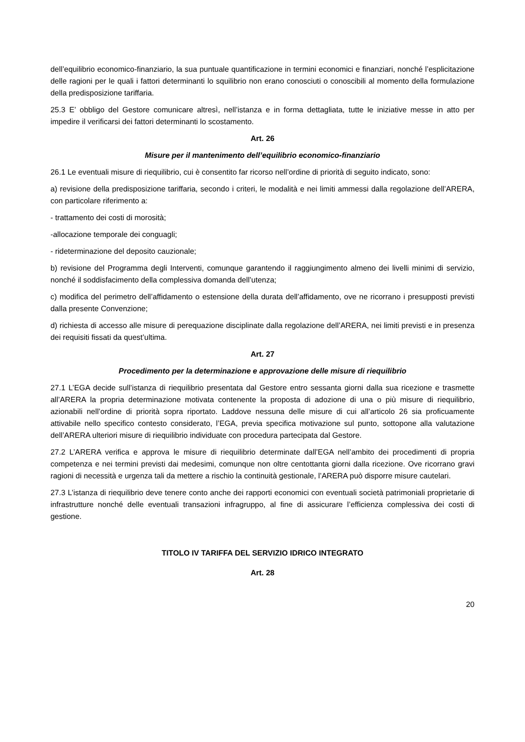dell’equilibrio economico-finanziario, la sua puntuale quantificazione in termini economici e finanziari, nonché l’esplicitazione delle ragioni per le quali i fattori determinanti lo squilibrio non erano conosciuti o conoscibili al momento della formulazione della predisposizione tariffaria.
25.3 E’ obbligo del Gestore comunicare altresì, nell’istanza e in forma dettagliata, tutte le iniziative messe in atto per impedire il verificarsi dei fattori determinanti lo scostamento.
Art. 26
Misure per il mantenimento dell’equilibrio economico-finanziario
26.1 Le eventuali misure di riequilibrio, cui è consentito far ricorso nell’ordine di priorità di seguito indicato, sono:
a) revisione della predisposizione tariffaria, secondo i criteri, le modalità e nei limiti ammessi dalla regolazione dell’ARERA, con particolare riferimento a:
- trattamento dei costi di morosità;
-allocazione temporale dei conguagli;
- rideterminazione del deposito cauzionale;
b) revisione del Programma degli Interventi, comunque garantendo il raggiungimento almeno dei livelli minimi di servizio, nonché il soddisfacimento della complessiva domanda dell’utenza;
c) modifica del perimetro dell’affidamento o estensione della durata dell’affidamento, ove ne ricorrano i presupposti previsti dalla presente Convenzione;
d) richiesta di accesso alle misure di perequazione disciplinate dalla regolazione dell’ARERA, nei limiti previsti e in presenza dei requisiti fissati da quest’ultima.
Art. 27
Procedimento per la determinazione e approvazione delle misure di riequilibrio
27.1 L’EGA decide sull’istanza di riequilibrio presentata dal Gestore entro sessanta giorni dalla sua ricezione e trasmette all’ARERA la propria determinazione motivata contenente la proposta di adozione di una o più misure di riequilibrio, azionabili nell’ordine di priorità sopra riportato. Laddove nessuna delle misure di cui all’articolo 26 sia proficuamente attivabile nello specifico contesto considerato, l’EGA, previa specifica motivazione sul punto, sottopone alla valutazione dell’ARERA ulteriori misure di riequilibrio individuate con procedura partecipata dal Gestore.
27.2 L’ARERA verifica e approva le misure di riequilibrio determinate dall’EGA nell’ambito dei procedimenti di propria competenza e nei termini previsti dai medesimi, comunque non oltre centottanta giorni dalla ricezione. Ove ricorrano gravi ragioni di necessità e urgenza tali da mettere a rischio la continuità gestionale, l’ARERA può disporre misure cautelari.
27.3 L’istanza di riequilibrio deve tenere conto anche dei rapporti economici con eventuali società patrimoniali proprietarie di infrastrutture nonché delle eventuali transazioni infragruppo, al fine di assicurare l’efficienza complessiva dei costi di gestione.
TITOLO IV TARIFFA DEL SERVIZIO IDRICO INTEGRATO
Art. 28
20